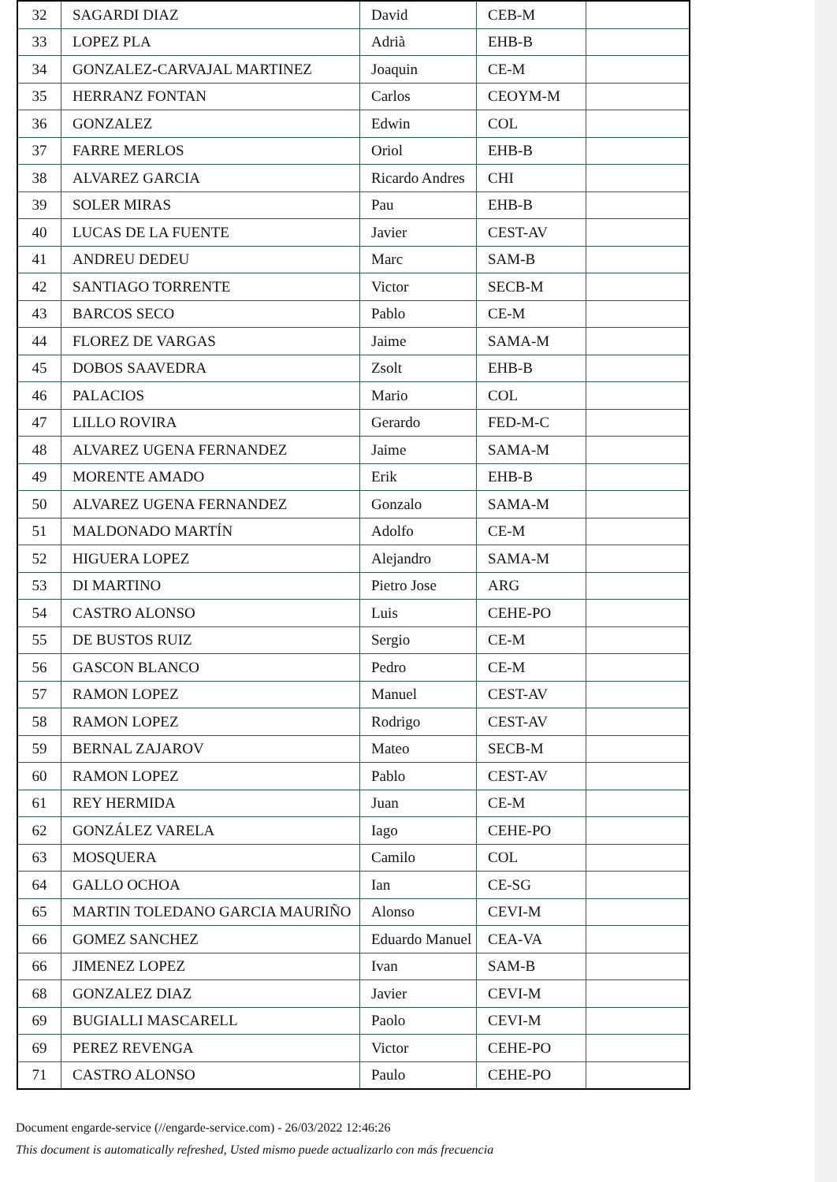| 32 | SAGARDI DIAZ | David | CEB-M | |
| 33 | LOPEZ PLA | Adrià | EHB-B | |
| 34 | GONZALEZ-CARVAJAL MARTINEZ | Joaquin | CE-M | |
| 35 | HERRANZ FONTAN | Carlos | CEOYM-M | |
| 36 | GONZALEZ | Edwin | COL | |
| 37 | FARRE MERLOS | Oriol | EHB-B | |
| 38 | ALVAREZ GARCIA | Ricardo Andres | CHI | |
| 39 | SOLER MIRAS | Pau | EHB-B | |
| 40 | LUCAS DE LA FUENTE | Javier | CEST-AV | |
| 41 | ANDREU DEDEU | Marc | SAM-B | |
| 42 | SANTIAGO TORRENTE | Victor | SECB-M | |
| 43 | BARCOS SECO | Pablo | CE-M | |
| 44 | FLOREZ DE VARGAS | Jaime | SAMA-M | |
| 45 | DOBOS SAAVEDRA | Zsolt | EHB-B | |
| 46 | PALACIOS | Mario | COL | |
| 47 | LILLO ROVIRA | Gerardo | FED-M-C | |
| 48 | ALVAREZ UGENA FERNANDEZ | Jaime | SAMA-M | |
| 49 | MORENTE AMADO | Erik | EHB-B | |
| 50 | ALVAREZ UGENA FERNANDEZ | Gonzalo | SAMA-M | |
| 51 | MALDONADO MARTÍN | Adolfo | CE-M | |
| 52 | HIGUERA LOPEZ | Alejandro | SAMA-M | |
| 53 | DI MARTINO | Pietro Jose | ARG | |
| 54 | CASTRO ALONSO | Luis | CEHE-PO | |
| 55 | DE BUSTOS RUIZ | Sergio | CE-M | |
| 56 | GASCON BLANCO | Pedro | CE-M | |
| 57 | RAMON LOPEZ | Manuel | CEST-AV | |
| 58 | RAMON LOPEZ | Rodrigo | CEST-AV | |
| 59 | BERNAL ZAJAROV | Mateo | SECB-M | |
| 60 | RAMON LOPEZ | Pablo | CEST-AV | |
| 61 | REY HERMIDA | Juan | CE-M | |
| 62 | GONZÁLEZ VARELA | Iago | CEHE-PO | |
| 63 | MOSQUERA | Camilo | COL | |
| 64 | GALLO OCHOA | Ian | CE-SG | |
| 65 | MARTIN TOLEDANO GARCIA MAURIÑO | Alonso | CEVI-M | |
| 66 | GOMEZ SANCHEZ | Eduardo Manuel | CEA-VA | |
| 66 | JIMENEZ LOPEZ | Ivan | SAM-B | |
| 68 | GONZALEZ DIAZ | Javier | CEVI-M | |
| 69 | BUGIALLI MASCARELL | Paolo | CEVI-M | |
| 69 | PEREZ REVENGA | Victor | CEHE-PO | |
| 71 | CASTRO ALONSO | Paulo | CEHE-PO | |
Document engarde-service (//engarde-service.com) - 26/03/2022 12:46:26
This document is automatically refreshed, Usted mismo puede actualizarlo con más frecuencia